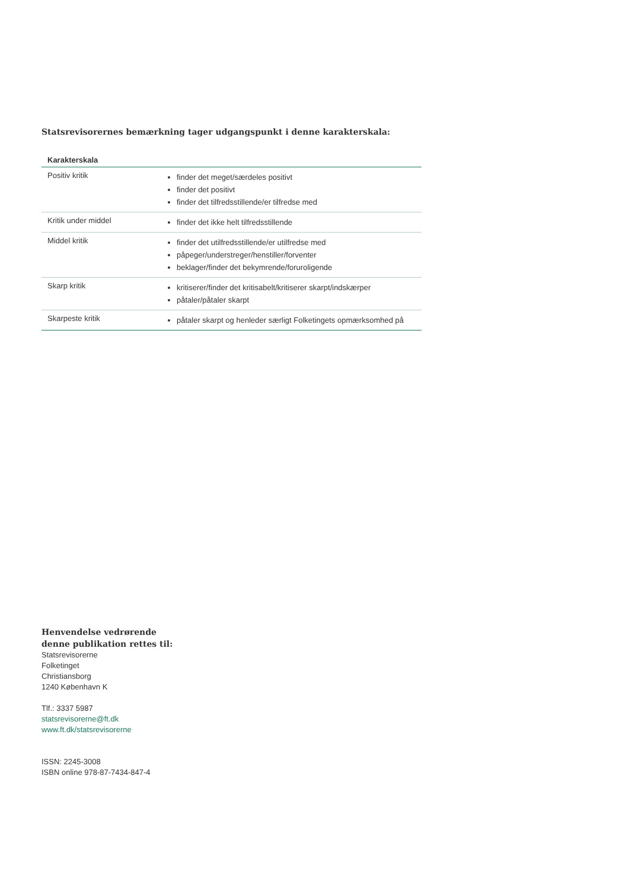Statsrevisorernes bemærkning tager udgangspunkt i denne karakterskala:
| Karakterskala | |
| --- | --- |
| Positiv kritik | finder det meget/særdeles positivt finder det positivt finder det tilfredsstillende/er tilfredse med |
| Kritik under middel | finder det ikke helt tilfredsstillende |
| Middel kritik | finder det utilfredsstillende/er utilfredse med påpeger/understreger/henstiller/forventer beklager/finder det bekymrende/foruroligende |
| Skarp kritik | kritiserer/finder det kritisabelt/kritiserer skarpt/indskærper påtaler/påtaler skarpt |
| Skarpeste kritik | påtaler skarpt og henleder særligt Folketingets opmærksomhed på |
Henvendelse vedrørende
denne publikation rettes til:
Statsrevisorerne
Folketinget
Christiansborg
1240 København K
Tlf.: 3337 5987
statsrevisorerne@ft.dk
www.ft.dk/statsrevisorerne
ISSN: 2245-3008
ISBN online 978-87-7434-847-4